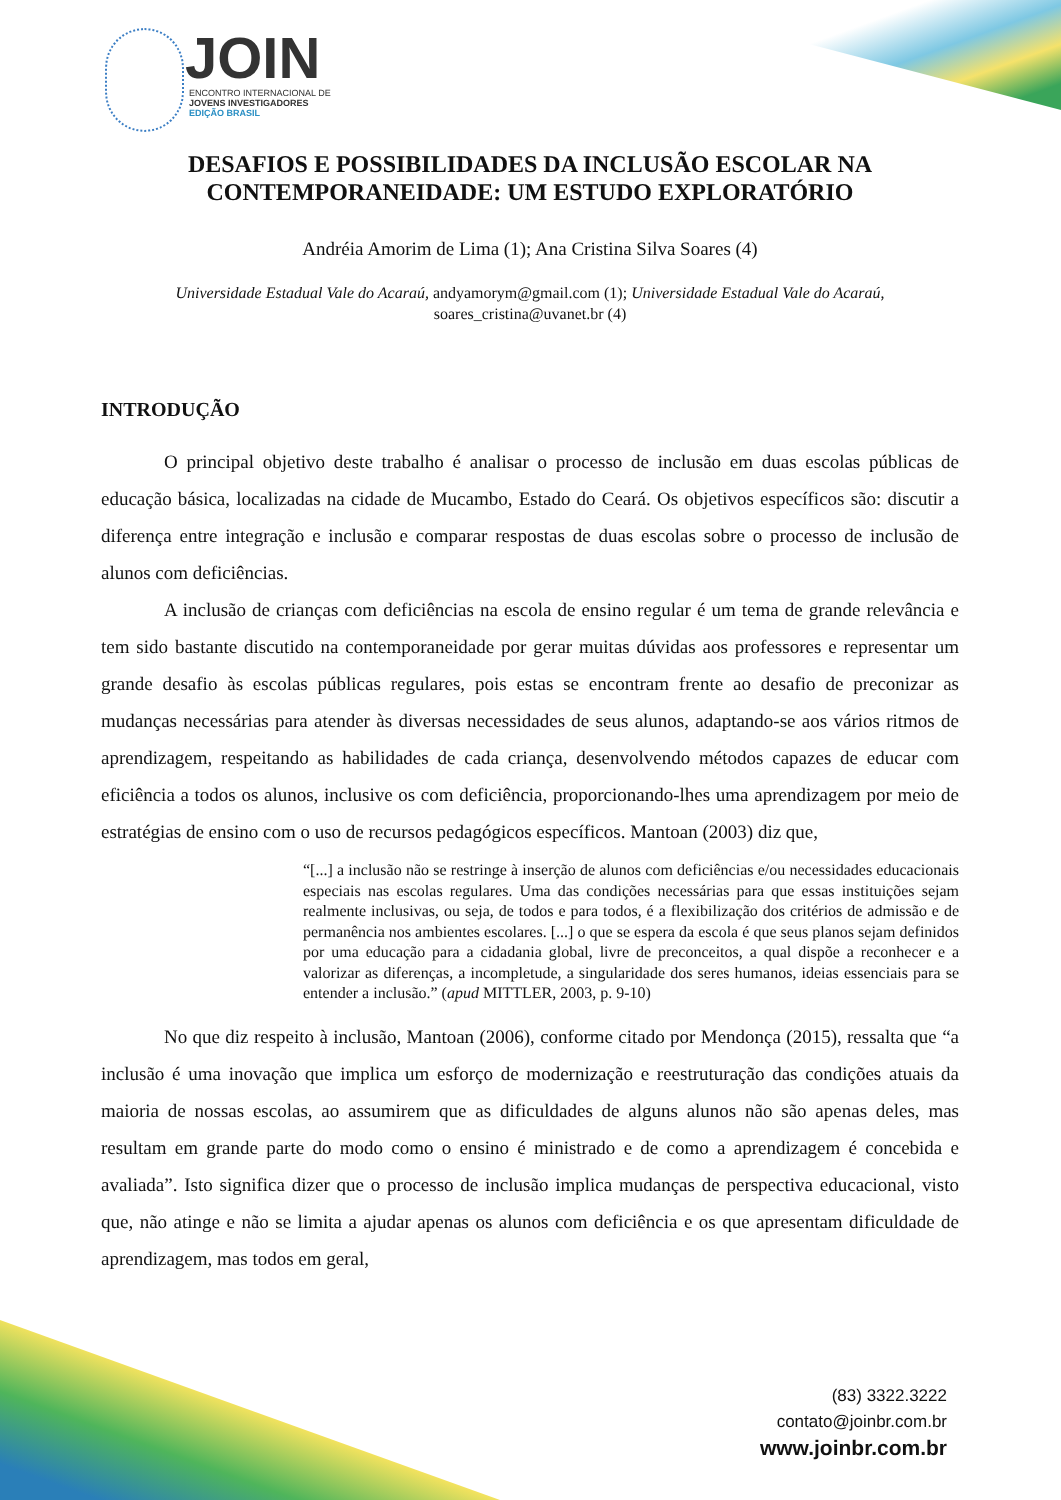JOIN
ENCONTRO INTERNACIONAL DE
JOVENS INVESTIGADORES
EDIÇÃO BRASIL
DESAFIOS E POSSIBILIDADES DA INCLUSÃO ESCOLAR NA CONTEMPORANEIDADE: UM ESTUDO EXPLORATÓRIO
Andréia Amorim de Lima (1); Ana Cristina Silva Soares (4)
Universidade Estadual Vale do Acaraú, andyamorym@gmail.com (1); Universidade Estadual Vale do Acaraú, soares_cristina@uvanet.br (4)
INTRODUÇÃO
O principal objetivo deste trabalho é analisar o processo de inclusão em duas escolas públicas de educação básica, localizadas na cidade de Mucambo, Estado do Ceará. Os objetivos específicos são: discutir a diferença entre integração e inclusão e comparar respostas de duas escolas sobre o processo de inclusão de alunos com deficiências.
A inclusão de crianças com deficiências na escola de ensino regular é um tema de grande relevância e tem sido bastante discutido na contemporaneidade por gerar muitas dúvidas aos professores e representar um grande desafio às escolas públicas regulares, pois estas se encontram frente ao desafio de preconizar as mudanças necessárias para atender às diversas necessidades de seus alunos, adaptando-se aos vários ritmos de aprendizagem, respeitando as habilidades de cada criança, desenvolvendo métodos capazes de educar com eficiência a todos os alunos, inclusive os com deficiência, proporcionando-lhes uma aprendizagem por meio de estratégias de ensino com o uso de recursos pedagógicos específicos. Mantoan (2003) diz que,
“[...] a inclusão não se restringe à inserção de alunos com deficiências e/ou necessidades educacionais especiais nas escolas regulares. Uma das condições necessárias para que essas instituições sejam realmente inclusivas, ou seja, de todos e para todos, é a flexibilização dos critérios de admissão e de permanência nos ambientes escolares. [...] o que se espera da escola é que seus planos sejam definidos por uma educação para a cidadania global, livre de preconceitos, a qual dispõe a reconhecer e a valorizar as diferenças, a incompletude, a singularidade dos seres humanos, ideias essenciais para se entender a inclusão.” (apud MITTLER, 2003, p. 9-10)
No que diz respeito à inclusão, Mantoan (2006), conforme citado por Mendonça (2015), ressalta que “a inclusão é uma inovação que implica um esforço de modernização e reestruturação das condições atuais da maioria de nossas escolas, ao assumirem que as dificuldades de alguns alunos não são apenas deles, mas resultam em grande parte do modo como o ensino é ministrado e de como a aprendizagem é concebida e avaliada”. Isto significa dizer que o processo de inclusão implica mudanças de perspectiva educacional, visto que, não atinge e não se limita a ajudar apenas os alunos com deficiência e os que apresentam dificuldade de aprendizagem, mas todos em geral,
(83) 3322.3222
contato@joinbr.com.br
www.joinbr.com.br